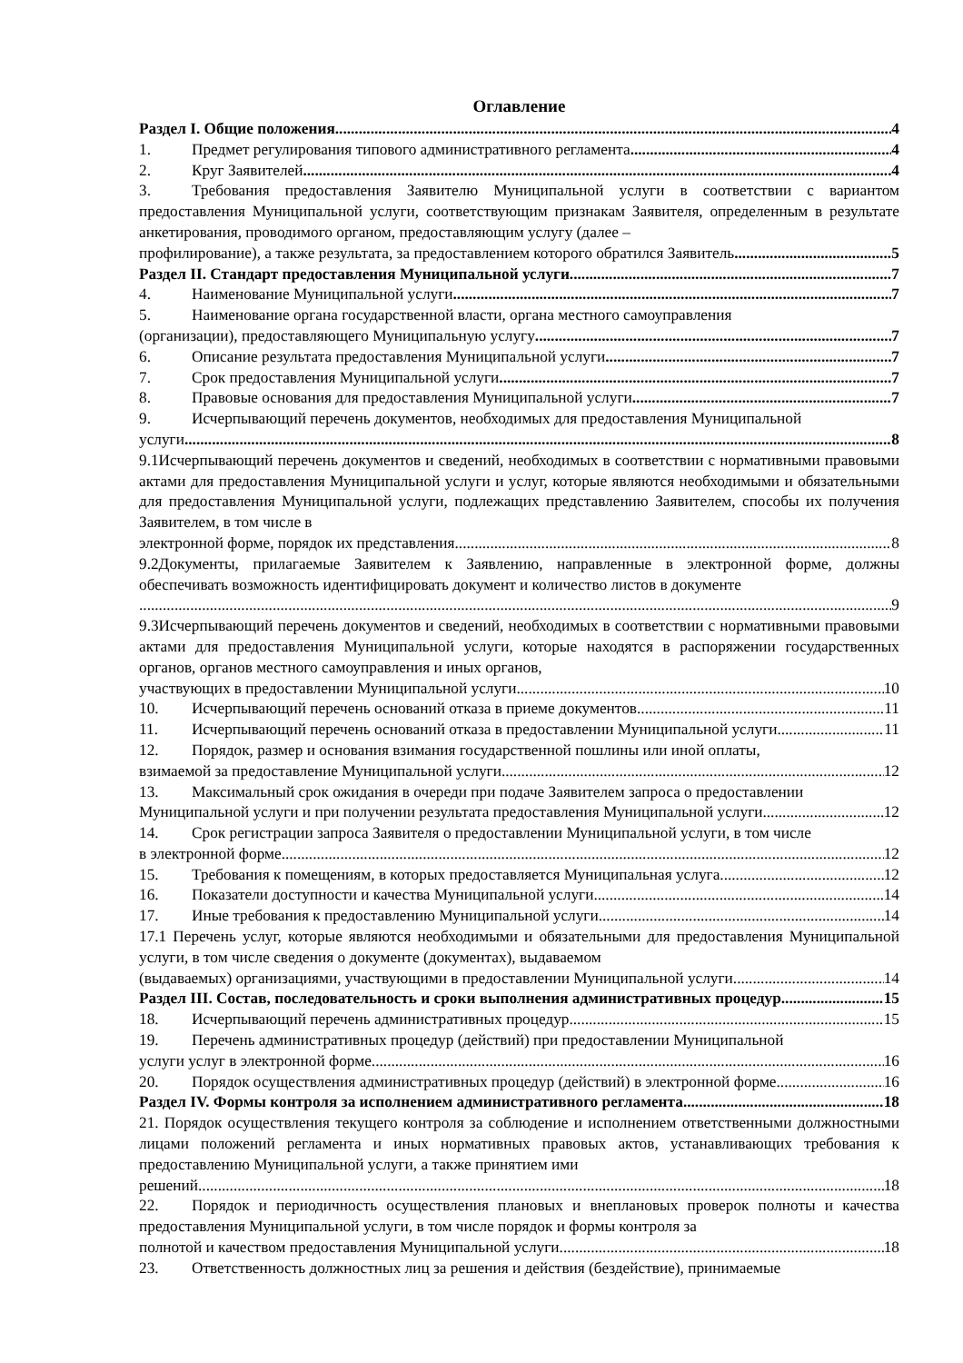Оглавление
Раздел I. Общие положения 4
1. Предмет регулирования типового административного регламента 4
2. Круг Заявителей 4
3. Требования предоставления Заявителю Муниципальной услуги в соответствии с вариантом предоставления Муниципальной услуги, соответствующим признакам Заявителя, определенным в результате анкетирования, проводимого органом, предоставляющим услугу (далее –
профилирование), а также результата, за предоставлением которого обратился Заявитель 5
Раздел II. Стандарт предоставления Муниципальной услуги 7
4. Наименование Муниципальной услуги 7
5. Наименование органа государственной власти, органа местного самоуправления
(организации), предоставляющего Муниципальную услугу 7
6. Описание результата предоставления Муниципальной услуги 7
7. Срок предоставления Муниципальной услуги 7
8. Правовые основания для предоставления Муниципальной услуги 7
9. Исчерпывающий перечень документов, необходимых для предоставления Муниципальной
услуги 8
9.1Исчерпывающий перечень документов и сведений, необходимых в соответствии с нормативными правовыми актами для предоставления Муниципальной услуги и услуг, которые являются необходимыми и обязательными для предоставления Муниципальной услуги, подлежащих представлению Заявителем, способы их получения Заявителем, в том числе в
электронной форме, порядок их представления. 8
9.2Документы, прилагаемые Заявителем к Заявлению, направленные в электронной форме, должны обеспечивать возможность идентифицировать документ и количество листов в документе
9
9.3Исчерпывающий перечень документов и сведений, необходимых в соответствии с нормативными правовыми актами для предоставления Муниципальной услуги, которые находятся в распоряжении государственных органов, органов местного самоуправления и иных органов,
участвующих в предоставлении Муниципальной услуги 10
10. Исчерпывающий перечень оснований отказа в приеме документов 11
11. Исчерпывающий перечень оснований отказа в предоставлении Муниципальной услуги 11
12. Порядок, размер и основания взимания государственной пошлины или иной оплаты,
взимаемой за предоставление Муниципальной услуги 12
13. Максимальный срок ожидания в очереди при подаче Заявителем запроса о предоставлении
Муниципальной услуги и при получении результата предоставления Муниципальной услуги 12
14. Срок регистрации запроса Заявителя о предоставлении Муниципальной услуги, в том числе
в электронной форме 12
15. Требования к помещениям, в которых предоставляется Муниципальная услуга 12
16. Показатели доступности и качества Муниципальной услуги 14
17. Иные требования к предоставлению Муниципальной услуги 14
17.1 Перечень услуг, которые являются необходимыми и обязательными для предоставления Муниципальной услуги, в том числе сведения о документе (документах), выдаваемом
(выдаваемых) организациями, участвующими в предоставлении Муниципальной услуги 14
Раздел III. Состав, последовательность и сроки выполнения административных процедур 15
18. Исчерпывающий перечень административных процедур 15
19. Перечень административных процедур (действий) при предоставлении Муниципальной
услуги услуг в электронной форме 16
20. Порядок осуществления административных процедур (действий) в электронной форме 16
Раздел IV. Формы контроля за исполнением административного регламента 18
21. Порядок осуществления текущего контроля за соблюдение и исполнением ответственными должностными лицами положений регламента и иных нормативных правовых актов, устанавливающих требования к предоставлению Муниципальной услуги, а также принятием ими
решений 18
22. Порядок и периодичность осуществления плановых и внеплановых проверок полноты и качества предоставления Муниципальной услуги, в том числе порядок и формы контроля за
полнотой и качеством предоставления Муниципальной услуги 18
23. Ответственность должностных лиц за решения и действия (бездействие), принимаемые